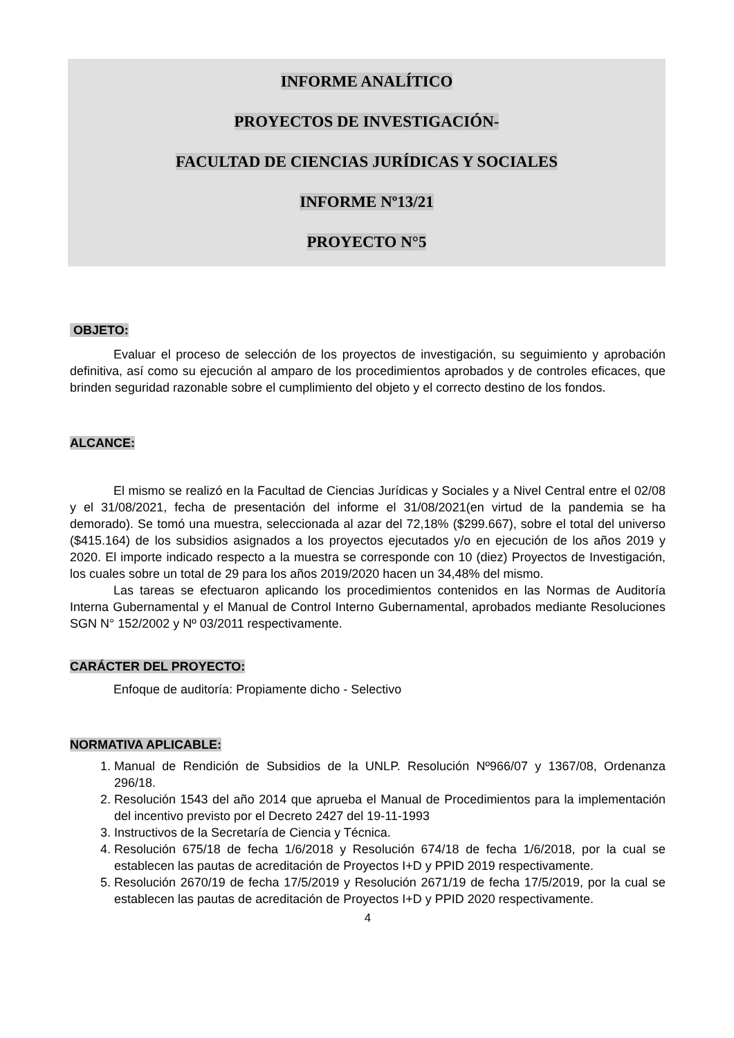INFORME ANALÍTICO
PROYECTOS DE INVESTIGACIÓN-
FACULTAD DE CIENCIAS JURÍDICAS Y SOCIALES
INFORME Nº13/21
PROYECTO N°5
OBJETO:
Evaluar el proceso de selección de los proyectos de investigación, su seguimiento y aprobación definitiva, así como su ejecución al amparo de los procedimientos aprobados y de controles eficaces, que brinden seguridad razonable sobre el cumplimiento del objeto y el correcto destino de los fondos.
ALCANCE:
El mismo se realizó en la Facultad de Ciencias Jurídicas y Sociales y a Nivel Central entre el 02/08 y el 31/08/2021, fecha de presentación del informe el 31/08/2021(en virtud de la pandemia se ha demorado). Se tomó una muestra, seleccionada al azar del 72,18% ($299.667), sobre el total del universo ($415.164) de los subsidios asignados a los proyectos ejecutados y/o en ejecución de los años 2019 y 2020. El importe indicado respecto a la muestra se corresponde con 10 (diez) Proyectos de Investigación, los cuales sobre un total de 29 para los años 2019/2020 hacen un 34,48% del mismo.
Las tareas se efectuaron aplicando los procedimientos contenidos en las Normas de Auditoría Interna Gubernamental y el Manual de Control Interno Gubernamental, aprobados mediante Resoluciones SGN N° 152/2002 y Nº 03/2011 respectivamente.
CARÁCTER DEL PROYECTO:
Enfoque de auditoría: Propiamente dicho - Selectivo
NORMATIVA APLICABLE:
1. Manual de Rendición de Subsidios de la UNLP. Resolución Nº966/07 y 1367/08, Ordenanza 296/18.
2. Resolución 1543 del año 2014 que aprueba el Manual de Procedimientos para la implementación del incentivo previsto por el Decreto 2427 del 19-11-1993
3. Instructivos de la Secretaría de Ciencia y Técnica.
4. Resolución 675/18 de fecha 1/6/2018 y Resolución 674/18 de fecha 1/6/2018, por la cual se establecen las pautas de acreditación de Proyectos I+D y PPID 2019 respectivamente.
5. Resolución 2670/19 de fecha 17/5/2019 y Resolución 2671/19 de fecha 17/5/2019, por la cual se establecen las pautas de acreditación de Proyectos I+D y PPID 2020 respectivamente.
4